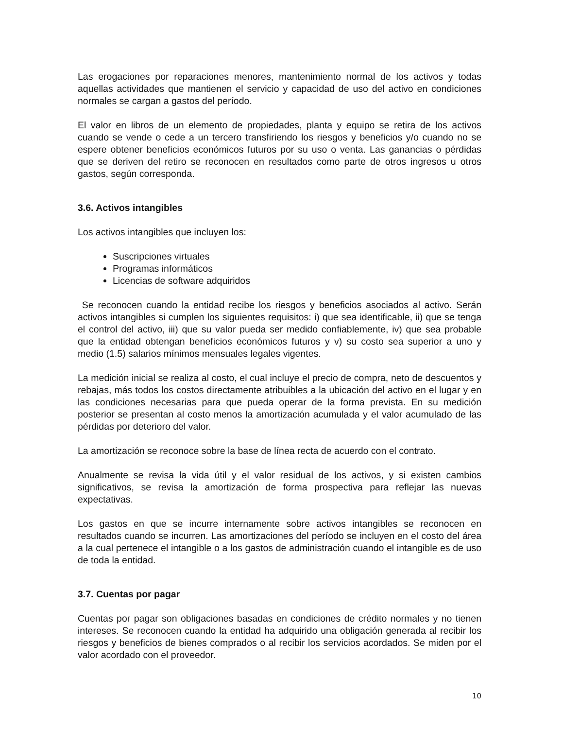Las erogaciones por reparaciones menores, mantenimiento normal de los activos y todas aquellas actividades que mantienen el servicio y capacidad de uso del activo en condiciones normales se cargan a gastos del período.
El valor en libros de un elemento de propiedades, planta y equipo se retira de los activos cuando se vende o cede a un tercero transfiriendo los riesgos y beneficios y/o cuando no se espere obtener beneficios económicos futuros por su uso o venta. Las ganancias o pérdidas que se deriven del retiro se reconocen en resultados como parte de otros ingresos u otros gastos, según corresponda.
3.6. Activos intangibles
Los activos intangibles que incluyen los:
Suscripciones virtuales
Programas informáticos
Licencias de software adquiridos
Se reconocen cuando la entidad recibe los riesgos y beneficios asociados al activo. Serán activos intangibles si cumplen los siguientes requisitos: i) que sea identificable, ii) que se tenga el control del activo, iii) que su valor pueda ser medido confiablemente, iv) que sea probable que la entidad obtengan beneficios económicos futuros y v) su costo sea superior a uno y medio (1.5) salarios mínimos mensuales legales vigentes.
La medición inicial se realiza al costo, el cual incluye el precio de compra, neto de descuentos y rebajas, más todos los costos directamente atribuibles a la ubicación del activo en el lugar y en las condiciones necesarias para que pueda operar de la forma prevista. En su medición posterior se presentan al costo menos la amortización acumulada y el valor acumulado de las pérdidas por deterioro del valor.
La amortización se reconoce sobre la base de línea recta de acuerdo con el contrato.
Anualmente se revisa la vida útil y el valor residual de los activos, y si existen cambios significativos, se revisa la amortización de forma prospectiva para reflejar las nuevas expectativas.
Los gastos en que se incurre internamente sobre activos intangibles se reconocen en resultados cuando se incurren. Las amortizaciones del período se incluyen en el costo del área a la cual pertenece el intangible o a los gastos de administración cuando el intangible es de uso de toda la entidad.
3.7. Cuentas por pagar
Cuentas por pagar son obligaciones basadas en condiciones de crédito normales y no tienen intereses. Se reconocen cuando la entidad ha adquirido una obligación generada al recibir los riesgos y beneficios de bienes comprados o al recibir los servicios acordados. Se miden por el valor acordado con el proveedor.
10